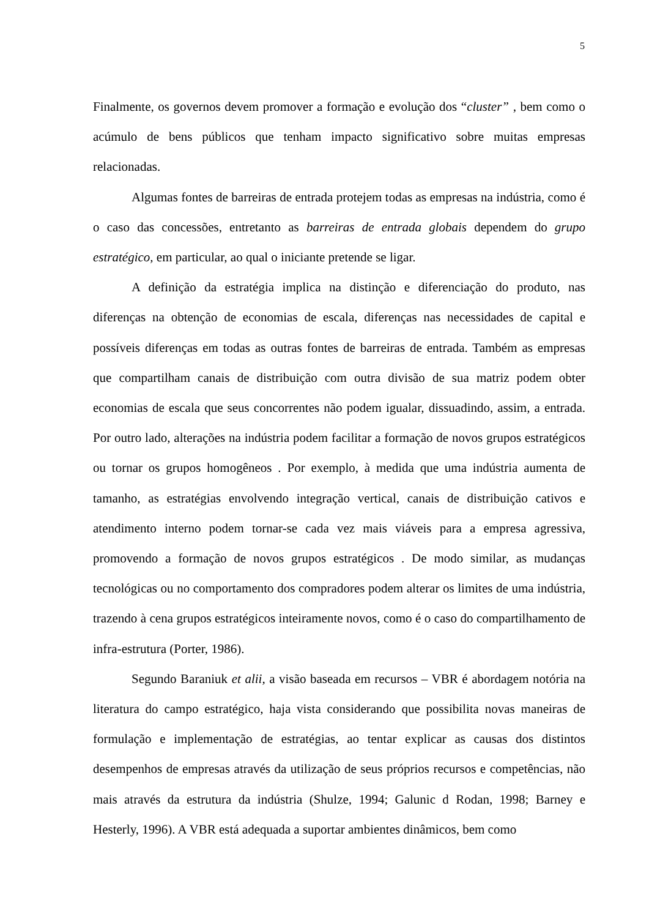5
Finalmente, os governos devem promover a formação e evolução dos “cluster” , bem como o acúmulo de bens públicos que tenham impacto significativo sobre muitas empresas relacionadas.
Algumas fontes de barreiras de entrada protejem todas as empresas na indústria, como é o caso das concessões, entretanto as barreiras de entrada globais dependem do grupo estratégico, em particular, ao qual o iniciante pretende se ligar.
A definição da estratégia implica na distinção e diferenciação do produto, nas diferenças na obtenção de economias de escala, diferenças nas necessidades de capital e possíveis diferenças em todas as outras fontes de barreiras de entrada. Também as empresas que compartilham canais de distribuição com outra divisão de sua matriz podem obter economias de escala que seus concorrentes não podem igualar, dissuadindo, assim, a entrada. Por outro lado, alterações na indústria podem facilitar a formação de novos grupos estratégicos ou tornar os grupos homogêneos . Por exemplo, à medida que uma indústria aumenta de tamanho, as estratégias envolvendo integração vertical, canais de distribuição cativos e atendimento interno podem tornar-se cada vez mais viáveis para a empresa agressiva, promovendo a formação de novos grupos estratégicos . De modo similar, as mudanças tecnológicas ou no comportamento dos compradores podem alterar os limites de uma indústria, trazendo à cena grupos estratégicos inteiramente novos, como é o caso do compartilhamento de infra-estrutura (Porter, 1986).
Segundo Baraniuk et alii, a visão baseada em recursos – VBR é abordagem notória na literatura do campo estratégico, haja vista considerando que possibilita novas maneiras de formulação e implementação de estratégias, ao tentar explicar as causas dos distintos desempenhos de empresas através da utilização de seus próprios recursos e competências, não mais através da estrutura da indústria (Shulze, 1994; Galunic d Rodan, 1998; Barney e Hesterly, 1996). A VBR está adequada a suportar ambientes dinâmicos, bem como